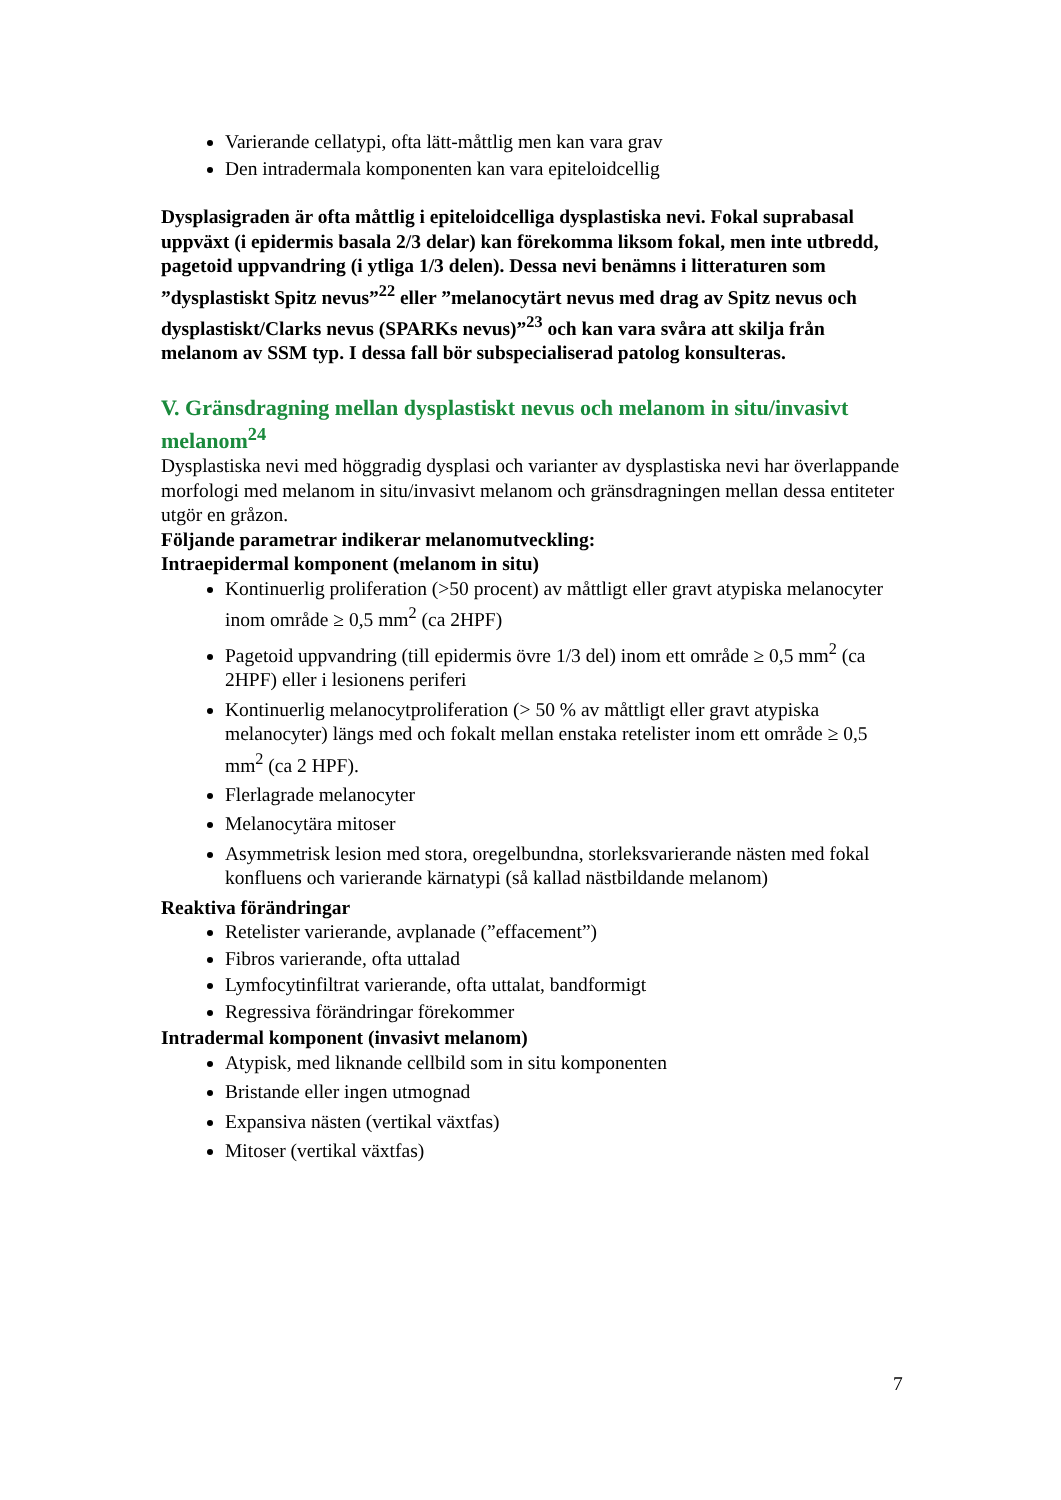Varierande cellatypi, ofta lätt-måttlig men kan vara grav
Den intradermala komponenten kan vara epiteloidcellig
Dysplasigraden är ofta måttlig i epiteloidcelliga dysplastiska nevi. Fokal suprabasal uppväxt (i epidermis basala 2/3 delar) kan förekomma liksom fokal, men inte utbredd, pagetoid uppvandring (i ytliga 1/3 delen). Dessa nevi benämns i litteraturen som ”dysplastiskt Spitz nevus”<sup>22</sup> eller ”melanocytärt nevus med drag av Spitz nevus och dysplastiskt/Clarks nevus (SPARKs nevus)”<sup>23</sup> och kan vara svåra att skilja från melanom av SSM typ. I dessa fall bör subspecialiserad patolog konsulteras.
V. Gränsdragning mellan dysplastiskt nevus och melanom in situ/invasivt melanom<sup>24</sup>
Dysplastiska nevi med höggradig dysplasi och varianter av dysplastiska nevi har överlappande morfologi med melanom in situ/invasivt melanom och gränsdragningen mellan dessa entiteter utgör en gråzon.
Följande parametrar indikerar melanomutveckling:
Intraepidermal komponent (melanom in situ)
Kontinuerlig proliferation (>50 procent) av måttligt eller gravt atypiska melanocyter inom område ≥ 0,5 mm<sup>2</sup> (ca 2HPF)
Pagetoid uppvandring (till epidermis övre 1/3 del) inom ett område ≥ 0,5 mm<sup>2</sup> (ca 2HPF) eller i lesionens periferi
Kontinuerlig melanocytproliferation (> 50 % av måttligt eller gravt atypiska melanocyter) längs med och fokalt mellan enstaka retelister inom ett område ≥ 0,5 mm<sup>2</sup> (ca 2 HPF).
Flerlagrade melanocyter
Melanocytära mitoser
Asymmetrisk lesion med stora, oregelbundna, storleksvarierande nästen med fokal konfluens och varierande kärnatypi (så kallad nästbildande melanom)
Reaktiva förändringar
Retelister varierande, avplanade (”effacement”)
Fibros varierande, ofta uttalad
Lymfocytinfiltrat varierande, ofta uttalat, bandformigt
Regressiva förändringar förekommer
Intradermal komponent (invasivt melanom)
Atypisk, med liknande cellbild som in situ komponenten
Bristande eller ingen utmognad
Expansiva nästen (vertikal växtfas)
Mitoser (vertikal växtfas)
7